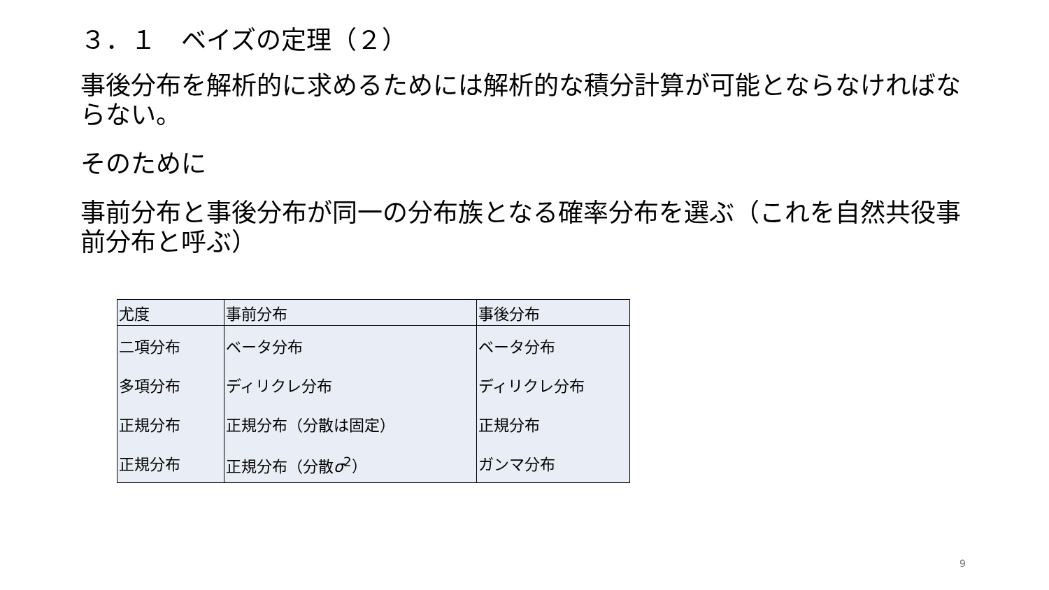３．１　ベイズの定理（２）
事後分布を解析的に求めるためには解析的な積分計算が可能とならなければならない。
そのために
事前分布と事後分布が同一の分布族となる確率分布を選ぶ（これを自然共役事前分布と呼ぶ）
| 尤度 | 事前分布 | 事後分布 |
| 二項分布 | ベータ分布 | ベータ分布 |
| 多項分布 | ディリクレ分布 | ディリクレ分布 |
| 正規分布 | 正規分布（分散は固定） | 正規分布 |
| 正規分布 | 正規分布（分散 σ<sup>2</sup>） | ガンマ分布 |
9